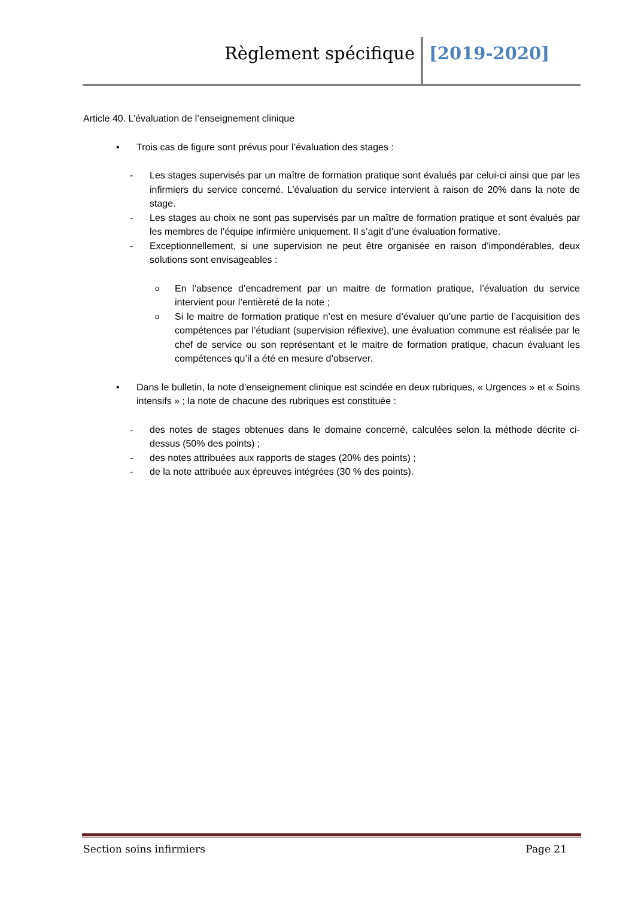Règlement spécifique [2019-2020]
Article 40. L’évaluation de l’enseignement clinique
• Trois cas de figure sont prévus pour l’évaluation des stages :
- Les stages supervisés par un maître de formation pratique sont évalués par celui-ci ainsi que par les infirmiers du service concerné. L’évaluation du service intervient à raison de 20% dans la note de stage.
- Les stages au choix ne sont pas supervisés par un maître de formation pratique et sont évalués par les membres de l’équipe infirmière uniquement. Il s’agit d’une évaluation formative.
- Exceptionnellement, si une supervision ne peut être organisée en raison d’impondérables, deux solutions sont envisageables :
o En l’absence d’encadrement par un maitre de formation pratique, l’évaluation du service intervient pour l’entièreté de la note ;
o Si le maitre de formation pratique n’est en mesure d’évaluer qu’une partie de l’acquisition des compétences par l’étudiant (supervision réflexive), une évaluation commune est réalisée par le chef de service ou son représentant et le maitre de formation pratique, chacun évaluant les compétences qu’il a été en mesure d’observer.
• Dans le bulletin, la note d’enseignement clinique est scindée en deux rubriques, « Urgences » et « Soins intensifs » ; la note de chacune des rubriques est constituée :
- des notes de stages obtenues dans le domaine concerné, calculées selon la méthode décrite ci-dessus (50% des points) ;
- des notes attribuées aux rapports de stages (20% des points) ;
- de la note attribuée aux épreuves intégrées (30 % des points).
Section soins infirmiers Page 21